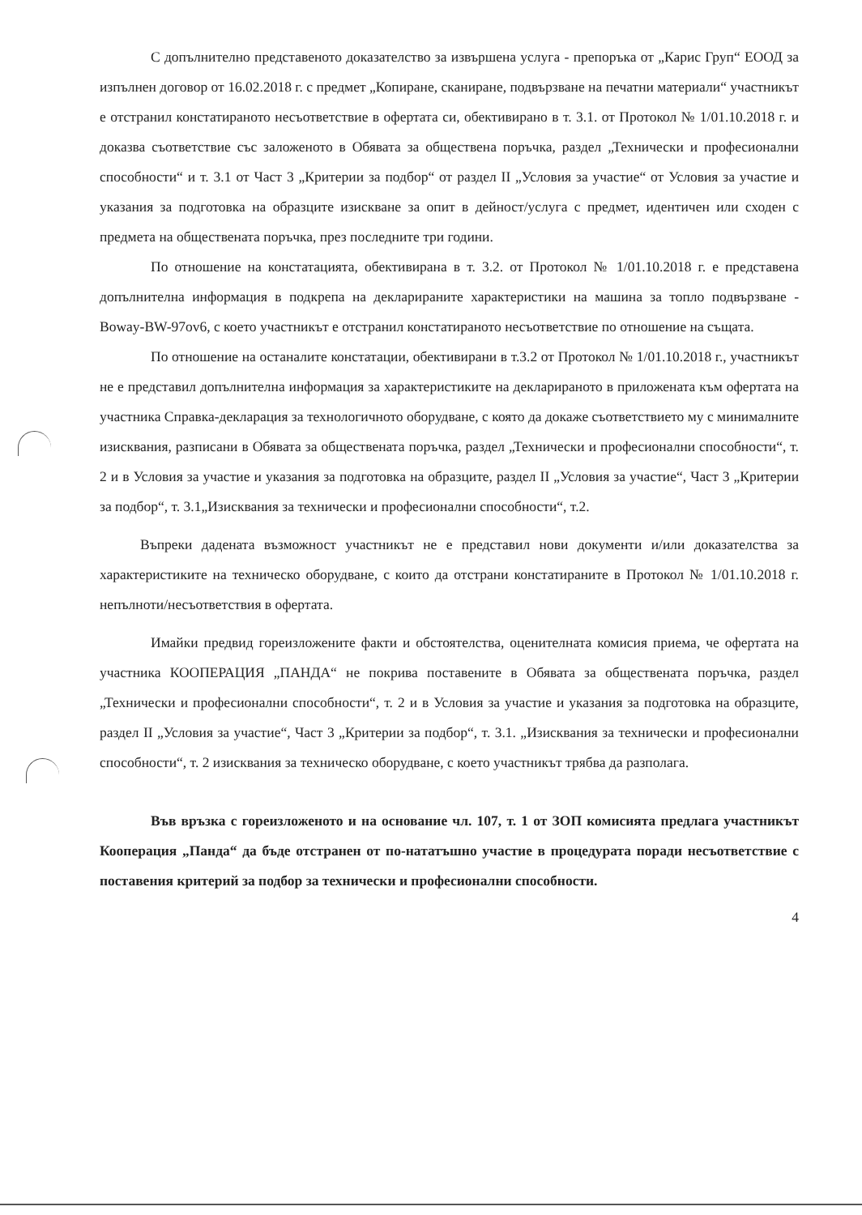С допълнително представеното доказателство за извършена услуга - препоръка от „Карис Груп“ ЕООД за изпълнен договор от 16.02.2018 г. с предмет „Копиране, сканиране, подвързване на печатни материали“ участникът е отстранил констатираното несъответствие в офертата си, обективирано в т. 3.1. от Протокол № 1/01.10.2018 г. и доказва съответствие със заложеното в Обявата за обществена поръчка, раздел „Технически и професионални способности“ и т. 3.1 от Част 3 „Критерии за подбор“ от раздел II „Условия за участие“ от Условия за участие и указания за подготовка на образците изискване за опит в дейност/услуга с предмет, идентичен или сходен с предмета на обществената поръчка, през последните три години.
По отношение на констатацията, обективирана в т. 3.2. от Протокол № 1/01.10.2018 г. е представена допълнителна информация в подкрепа на декларираните характеристики на машина за топло подвързване - Boway-BW-97ov6, с което участникът е отстранил констатираното несъответствие по отношение на същата.
По отношение на останалите констатации, обективирани в т.3.2 от Протокол № 1/01.10.2018 г., участникът не е представил допълнителна информация за характеристиките на декларираното в приложената към офертата на участника Справка-декларация за технологичното оборудване, с която да докаже съответствието му с минималните изисквания, разписани в Обявата за обществената поръчка, раздел „Технически и професионални способности“, т. 2 и в Условия за участие и указания за подготовка на образците, раздел II „Условия за участие“, Част 3 „Критерии за подбор“, т. 3.1„Изисквания за технически и професионални способности“, т.2.
Въпреки дадената възможност участникът не е представил нови документи и/или доказателства за характеристиките на техническо оборудване, с които да отстрани констатираните в Протокол № 1/01.10.2018 г. непълноти/несъответствия в офертата.
Имайки предвид гореизложените факти и обстоятелства, оценителната комисия приема, че офертата на участника КООПЕРАЦИЯ „ПАНДА“ не покрива поставените в Обявата за обществената поръчка, раздел „Технически и професионални способности“, т. 2 и в Условия за участие и указания за подготовка на образците, раздел II „Условия за участие“, Част 3 „Критерии за подбор“, т. 3.1. „Изисквания за технически и професионални способности“, т. 2 изисквания за техническо оборудване, с което участникът трябва да разполага.
Във връзка с гореизложеното и на основание чл. 107, т. 1 от ЗОП комисията предлага участникът Кооперация „Панда“ да бъде отстранен от по-нататъшно участие в процедурата поради несъответствие с поставения критерий за подбор за технически и професионални способности.
4